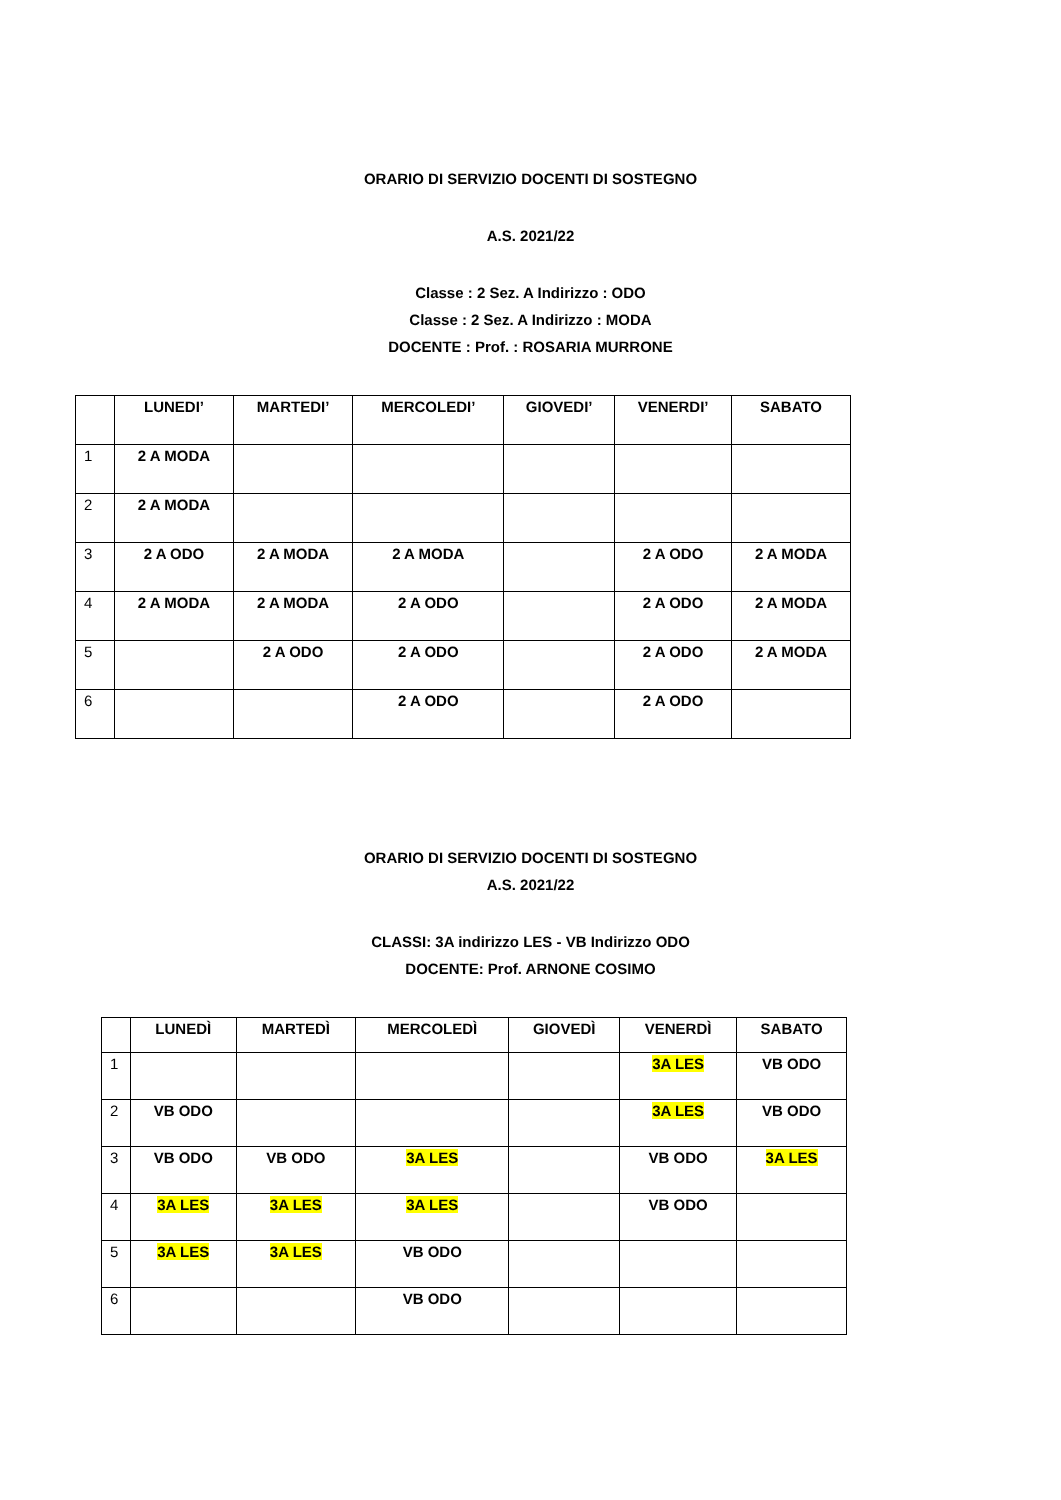ORARIO DI SERVIZIO DOCENTI DI SOSTEGNO
A.S. 2021/22
Classe : 2 Sez. A Indirizzo : ODO
Classe : 2 Sez. A Indirizzo : MODA
DOCENTE : Prof. : ROSARIA MURRONE
| | LUNEDI’ | MARTEDI’ | MERCOLEDI’ | GIOVEDI’ | VENERDI’ | SABATO |
| --- | --- | --- | --- | --- | --- | --- |
| 1 | 2 A MODA | | | | | |
| 2 | 2 A MODA | | | | | |
| 3 | 2 A ODO | 2 A MODA | 2 A MODA | | 2 A ODO | 2 A MODA |
| 4 | 2 A MODA | 2 A MODA | 2 A ODO | | 2 A ODO | 2 A MODA |
| 5 | | 2 A ODO | 2 A ODO | | 2 A ODO | 2 A MODA |
| 6 | | | 2 A ODO | | 2 A ODO | |
ORARIO DI SERVIZIO DOCENTI DI SOSTEGNO
A.S. 2021/22
CLASSI: 3A indirizzo LES - VB Indirizzo ODO
DOCENTE: Prof. ARNONE COSIMO
| | LUNEDÌ | MARTEDÌ | MERCOLEDÌ | GIOVEDÌ | VENERDÌ | SABATO |
| --- | --- | --- | --- | --- | --- | --- |
| 1 | | | | | 3A LES | VB ODO |
| 2 | VB ODO | | | | 3A LES | VB ODO |
| 3 | VB ODO | VB ODO | 3A LES | | VB ODO | 3A LES |
| 4 | 3A LES | 3A LES | 3A LES | | VB ODO | |
| 5 | 3A LES | 3A LES | VB ODO | | | |
| 6 | | | VB ODO | | | |